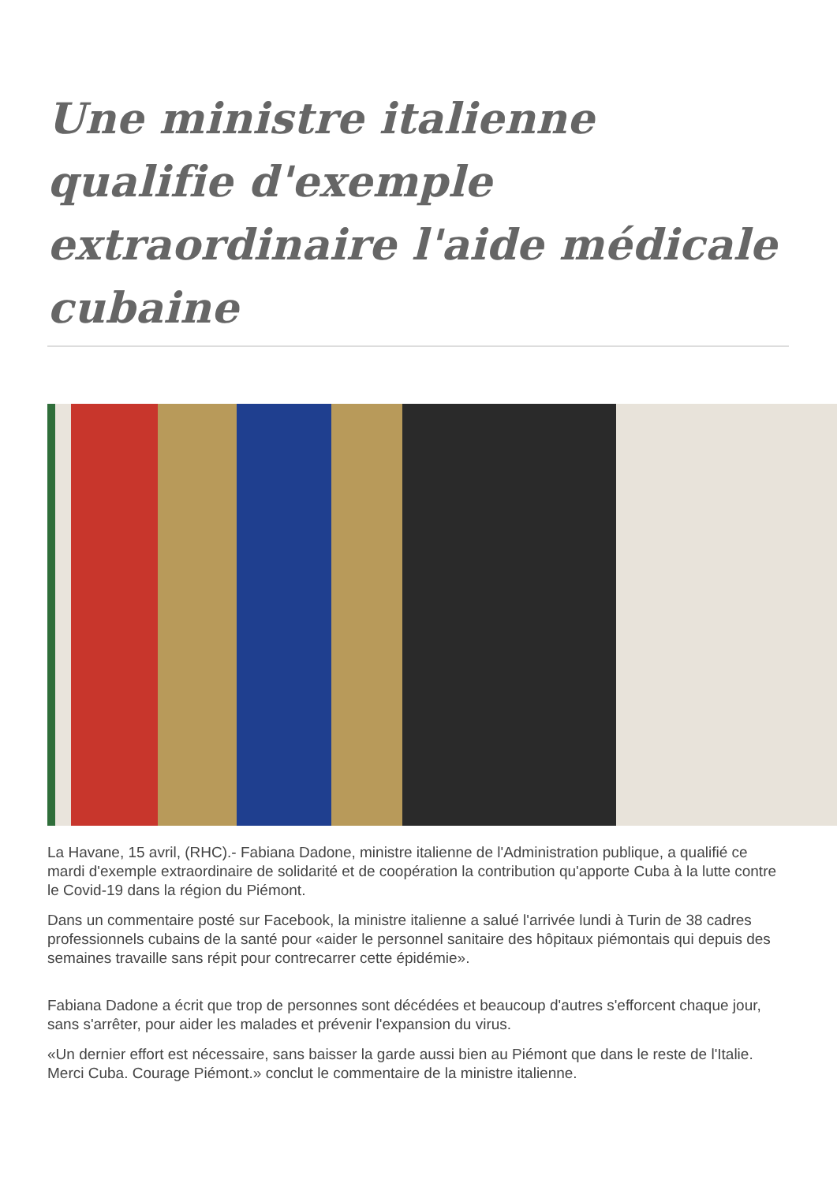Une ministre italienne qualifie d'exemple extraordinaire l'aide médicale cubaine
La Havane, 15 avril, (RHC).- Fabiana Dadone, ministre italienne de l'Administration publique, a qualifié ce mardi d'exemple extraordinaire de solidarité et de coopération la contribution qu'apporte Cuba à la lutte contre le Covid-19 dans la région du Piémont.
Dans un commentaire posté sur Facebook, la ministre italienne a salué l'arrivée lundi à Turin de 38 cadres professionnels cubains de la santé pour «aider le personnel sanitaire des hôpitaux piémontais qui depuis des semaines travaille sans répit pour contrecarrer cette épidémie».
Fabiana Dadone a écrit que trop de personnes sont décédées et beaucoup d'autres s'efforcent chaque jour, sans s'arrêter, pour aider les malades et prévenir l'expansion du virus.
«Un dernier effort est nécessaire, sans baisser la garde aussi bien au Piémont que dans le reste de l'Italie. Merci Cuba. Courage Piémont.» conclut le commentaire de la ministre italienne.